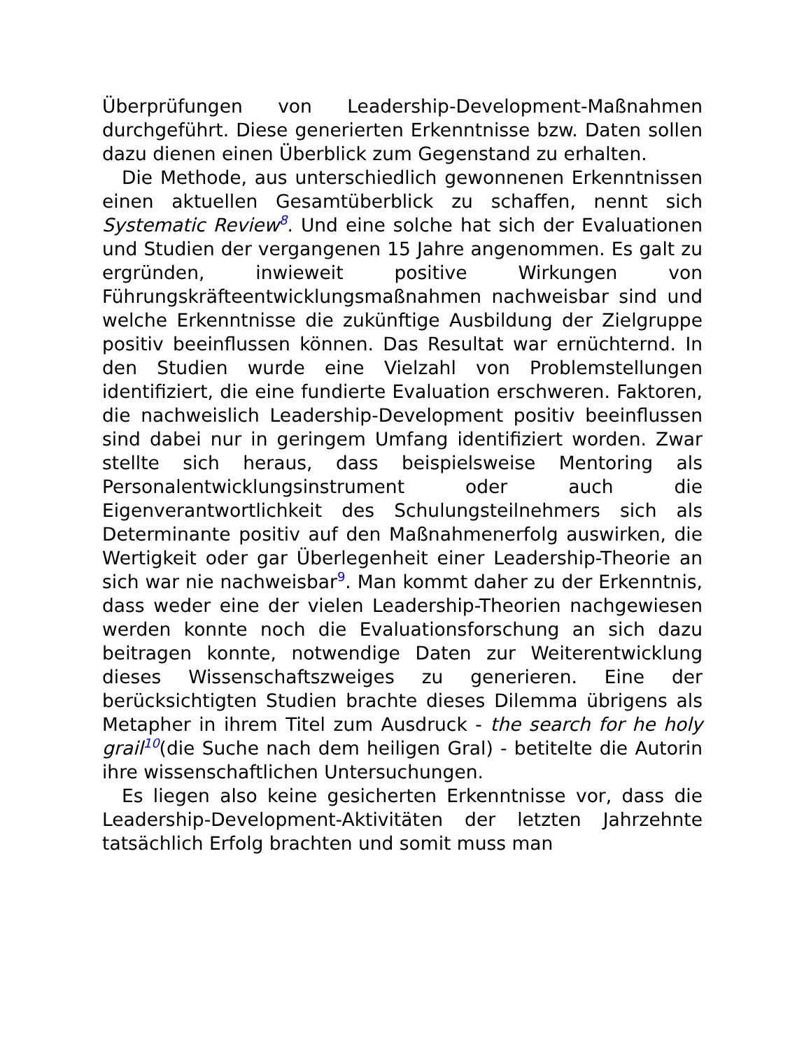Überprüfungen von Leadership-Development-Maßnahmen durchgeführt. Diese generierten Erkenntnisse bzw. Daten sollen dazu dienen einen Überblick zum Gegenstand zu erhalten.
Die Methode, aus unterschiedlich gewonnenen Erkenntnissen einen aktuellen Gesamtüberblick zu schaffen, nennt sich Systematic Review<sup>8</sup>. Und eine solche hat sich der Evaluationen und Studien der vergangenen 15 Jahre angenommen. Es galt zu ergründen, inwieweit positive Wirkungen von Führungskräfteentwicklungsmaßnahmen nachweisbar sind und welche Erkenntnisse die zukünftige Ausbildung der Zielgruppe positiv beeinflussen können. Das Resultat war ernüchternd. In den Studien wurde eine Vielzahl von Problemstellungen identifiziert, die eine fundierte Evaluation erschweren. Faktoren, die nachweislich Leadership-Development positiv beeinflussen sind dabei nur in geringem Umfang identifiziert worden. Zwar stellte sich heraus, dass beispielsweise Mentoring als Personalentwicklungsinstrument oder auch die Eigenverantwortlichkeit des Schulungsteilnehmers sich als Determinante positiv auf den Maßnahmenerfolg auswirken, die Wertigkeit oder gar Überlegenheit einer Leadership-Theorie an sich war nie nachweisbar<sup>9</sup>. Man kommt daher zu der Erkenntnis, dass weder eine der vielen Leadership-Theorien nachgewiesen werden konnte noch die Evaluationsforschung an sich dazu beitragen konnte, notwendige Daten zur Weiterentwicklung dieses Wissenschaftszweiges zu generieren. Eine der berücksichtigten Studien brachte dieses Dilemma übrigens als Metapher in ihrem Titel zum Ausdruck - the search for he holy grail<sup>10</sup>(die Suche nach dem heiligen Gral) - betitelte die Autorin ihre wissenschaftlichen Untersuchungen.
Es liegen also keine gesicherten Erkenntnisse vor, dass die Leadership-Development-Aktivitäten der letzten Jahrzehnte tatsächlich Erfolg brachten und somit muss man